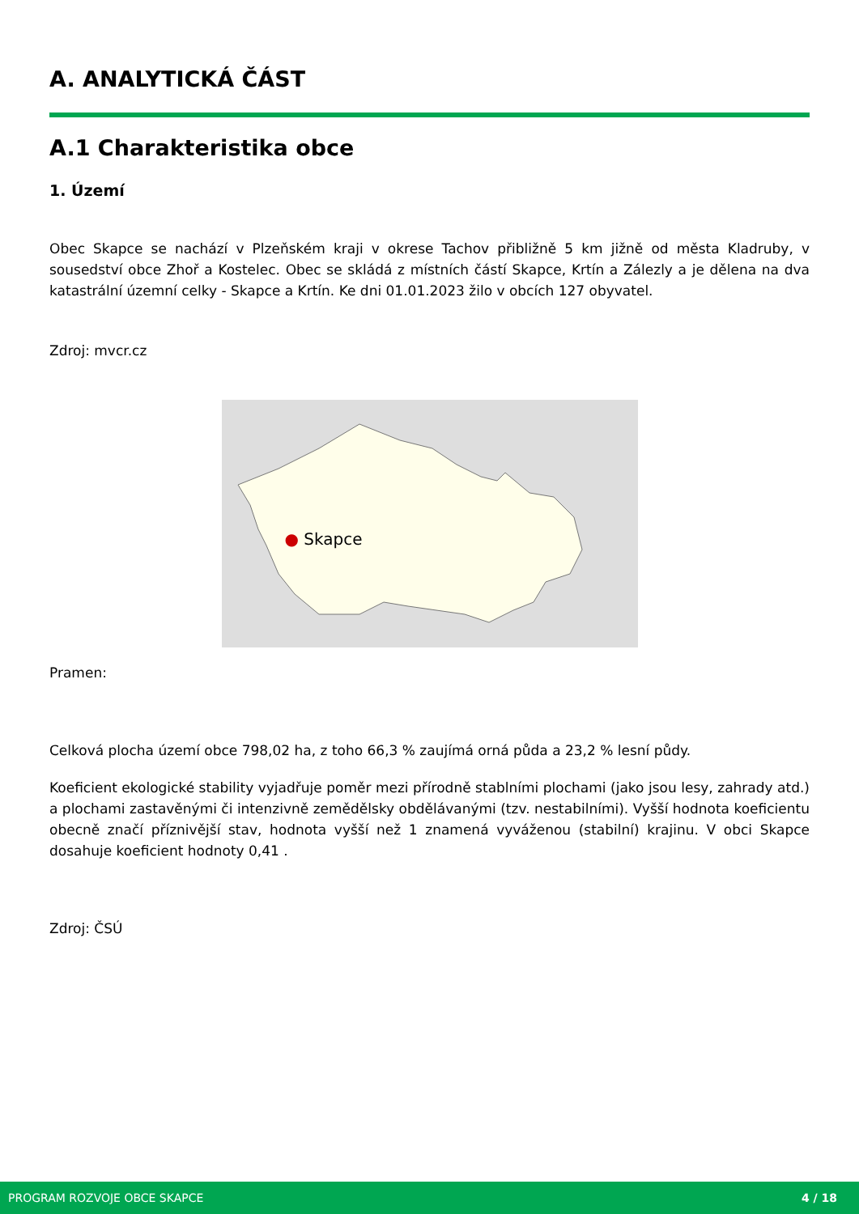A. ANALYTICKÁ ČÁST
A.1 Charakteristika obce
1. Území
Obec Skapce se nachází v Plzeňském kraji v okrese Tachov přibližně 5 km jižně od města Kladruby, v sousedství obce Zhoř a Kostelec. Obec se skládá z místních částí Skapce, Krtín a Zálezly a je dělena na dva katastrální územní celky - Skapce a Krtín. Ke dni 01.01.2023 žilo v obcích 127 obyvatel.
Zdroj: mvcr.cz
● Skapce
Pramen:
Celková plocha území obce 798,02 ha, z toho 66,3 % zaujímá orná půda a 23,2 % lesní půdy.
Koeficient ekologické stability vyjadřuje poměr mezi přírodně stablními plochami (jako jsou lesy, zahrady atd.) a plochami zastavěnými či intenzivně zemědělsky obdělávanými (tzv. nestabilními). Vyšší hodnota koeficientu obecně značí příznivější stav, hodnota vyšší než 1 znamená vyváženou (stabilní) krajinu. V obci Skapce dosahuje koeficient hodnoty 0,41 .
Zdroj: ČSÚ
PROGRAM ROZVOJE OBCE SKAPCE 4 / 18